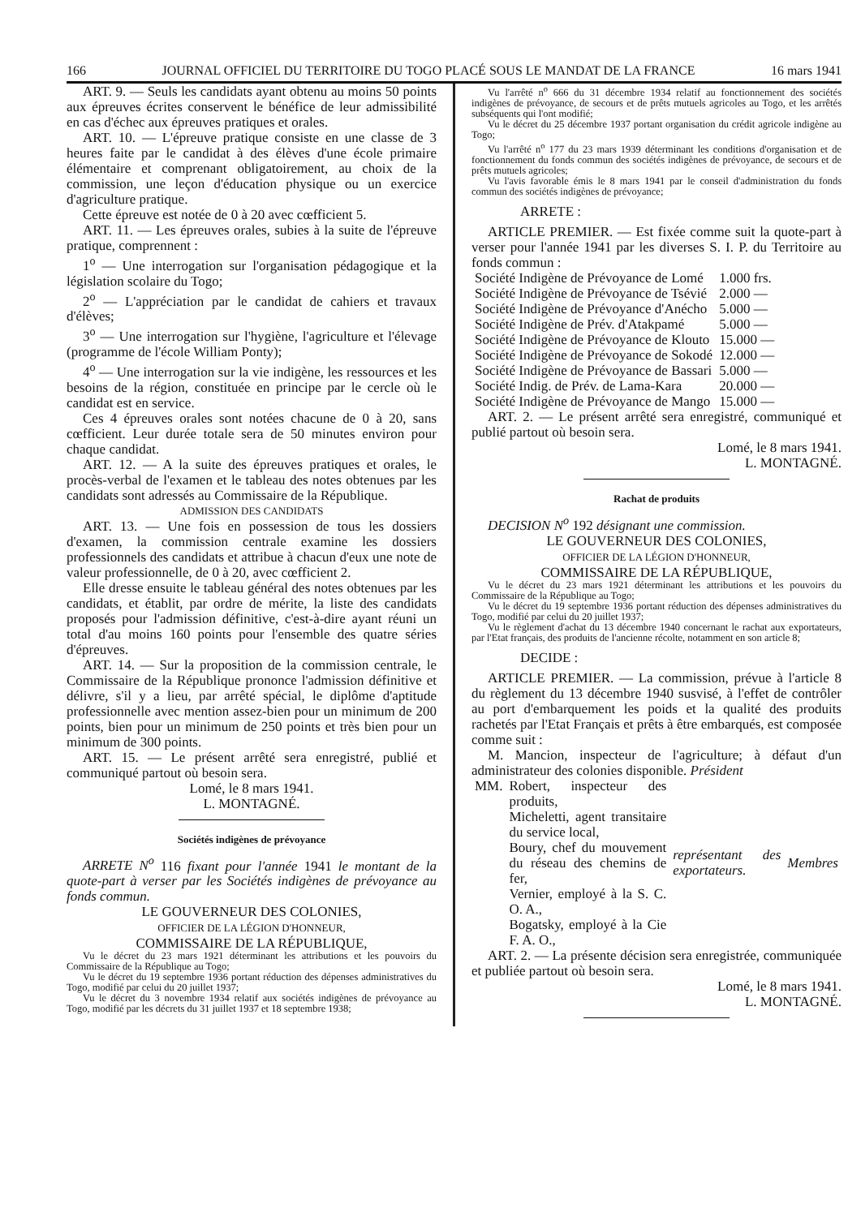166 JOURNAL OFFICIEL DU TERRITOIRE DU TOGO PLACÉ SOUS LE MANDAT DE LA FRANCE 16 mars 1941
ART. 9. — Seuls les candidats ayant obtenu au moins 50 points aux épreuves écrites conservent le bénéfice de leur admissibilité en cas d'échec aux épreuves pratiques et orales.
ART. 10. — L'épreuve pratique consiste en une classe de 3 heures faite par le candidat à des élèves d'une école primaire élémentaire et comprenant obligatoirement, au choix de la commission, une leçon d'éducation physique ou un exercice d'agriculture pratique.
Cette épreuve est notée de 0 à 20 avec cœfficient 5.
ART. 11. — Les épreuves orales, subies à la suite de l'épreuve pratique, comprennent :
1<sup>o</sup> — Une interrogation sur l'organisation pédagogique et la législation scolaire du Togo;
2<sup>o</sup> — L'appréciation par le candidat de cahiers et travaux d'élèves;
3<sup>o</sup> — Une interrogation sur l'hygiène, l'agriculture et l'élevage (programme de l'école William Ponty);
4<sup>o</sup> — Une interrogation sur la vie indigène, les ressources et les besoins de la région, constituée en principe par le cercle où le candidat est en service.
Ces 4 épreuves orales sont notées chacune de 0 à 20, sans cœfficient. Leur durée totale sera de 50 minutes environ pour chaque candidat.
ART. 12. — A la suite des épreuves pratiques et orales, le procès-verbal de l'examen et le tableau des notes obtenues par les candidats sont adressés au Commissaire de la République.
ADMISSION DES CANDIDATS
ART. 13. — Une fois en possession de tous les dossiers d'examen, la commission centrale examine les dossiers professionnels des candidats et attribue à chacun d'eux une note de valeur professionnelle, de 0 à 20, avec cœfficient 2.
Elle dresse ensuite le tableau général des notes obtenues par les candidats, et établit, par ordre de mérite, la liste des candidats proposés pour l'admission définitive, c'est-à-dire ayant réuni un total d'au moins 160 points pour l'ensemble des quatre séries d'épreuves.
ART. 14. — Sur la proposition de la commission centrale, le Commissaire de la République prononce l'admission définitive et délivre, s'il y a lieu, par arrêté spécial, le diplôme d'aptitude professionnelle avec mention assez-bien pour un minimum de 200 points, bien pour un minimum de 250 points et très bien pour un minimum de 300 points.
ART. 15. — Le présent arrêté sera enregistré, publié et communiqué partout où besoin sera.
Lomé, le 8 mars 1941.
L. MONTAGNÉ.
Sociétés indigènes de prévoyance
ARRETE N<sup>o</sup> 116 fixant pour l'année 1941 le montant de la quote-part à verser par les Sociétés indigènes de prévoyance au fonds commun.
LE GOUVERNEUR DES COLONIES,
OFFICIER DE LA LÉGION D'HONNEUR,
COMMISSAIRE DE LA RÉPUBLIQUE,
Vu le décret du 23 mars 1921 déterminant les attributions et les pouvoirs du Commissaire de la République au Togo;
Vu le décret du 19 septembre 1936 portant réduction des dépenses administratives du Togo, modifié par celui du 20 juillet 1937;
Vu le décret du 3 novembre 1934 relatif aux sociétés indigènes de prévoyance au Togo, modifié par les décrets du 31 juillet 1937 et 18 septembre 1938;
Vu l'arrêté n<sup>o</sup> 666 du 31 décembre 1934 relatif au fonctionnement des sociétés indigènes de prévoyance, de secours et de prêts mutuels agricoles au Togo, et les arrêtés subséquents qui l'ont modifié;
Vu le décret du 25 décembre 1937 portant organisation du crédit agricole indigène au Togo;
Vu l'arrêté n<sup>o</sup> 177 du 23 mars 1939 déterminant les conditions d'organisation et de fonctionnement du fonds commun des sociétés indigènes de prévoyance, de secours et de prêts mutuels agricoles;
Vu l'avis favorable émis le 8 mars 1941 par le conseil d'administration du fonds commun des sociétés indigènes de prévoyance;
ARRETE :
ARTICLE PREMIER. — Est fixée comme suit la quote-part à verser pour l'année 1941 par les diverses S. I. P. du Territoire au fonds commun :
| Société Indigène de Prévoyance de Lomé | 1.000 frs. |
| Société Indigène de Prévoyance de Tsévié | 2.000 — |
| Société Indigène de Prévoyance d'Anécho | 5.000 — |
| Société Indigène de Prév. d'Atakpamé | 5.000 — |
| Société Indigène de Prévoyance de Klouto | 15.000 — |
| Société Indigène de Prévoyance de Sokodé | 12.000 — |
| Société Indigène de Prévoyance de Bassari | 5.000 — |
| Société Indig. de Prév. de Lama-Kara | 20.000 — |
| Société Indigène de Prévoyance de Mango | 15.000 — |
ART. 2. — Le présent arrêté sera enregistré, communiqué et publié partout où besoin sera.
Lomé, le 8 mars 1941.
L. MONTAGNÉ.
Rachat de produits
DECISION N<sup>o</sup> 192 désignant une commission.
LE GOUVERNEUR DES COLONIES,
OFFICIER DE LA LÉGION D'HONNEUR,
COMMISSAIRE DE LA RÉPUBLIQUE,
Vu le décret du 23 mars 1921 déterminant les attributions et les pouvoirs du Commissaire de la République au Togo;
Vu le décret du 19 septembre 1936 portant réduction des dépenses administratives du Togo, modifié par celui du 20 juillet 1937;
Vu le règlement d'achat du 13 décembre 1940 concernant le rachat aux exportateurs, par l'Etat français, des produits de l'ancienne récolte, notamment en son article 8;
DECIDE :
ARTICLE PREMIER. — La commission, prévue à l'article 8 du règlement du 13 décembre 1940 susvisé, à l'effet de contrôler au port d'embarquement les poids et la qualité des produits rachetés par l'Etat Français et prêts à être embarqués, est composée comme suit :
M. Mancion, inspecteur de l'agriculture; à défaut d'un administrateur des colonies disponible. Président
| MM. | Robert, inspecteur des produits, Micheletti, agent transitaire du service local, Boury, chef du mouvement du réseau des chemins de fer, Vernier, employé à la S. C. O. A., Bogatsky, employé à la Cie F. A. O., | représentant des exportateurs. | Membres |
ART. 2. — La présente décision sera enregistrée, communiquée et publiée partout où besoin sera.
Lomé, le 8 mars 1941.
L. MONTAGNÉ.